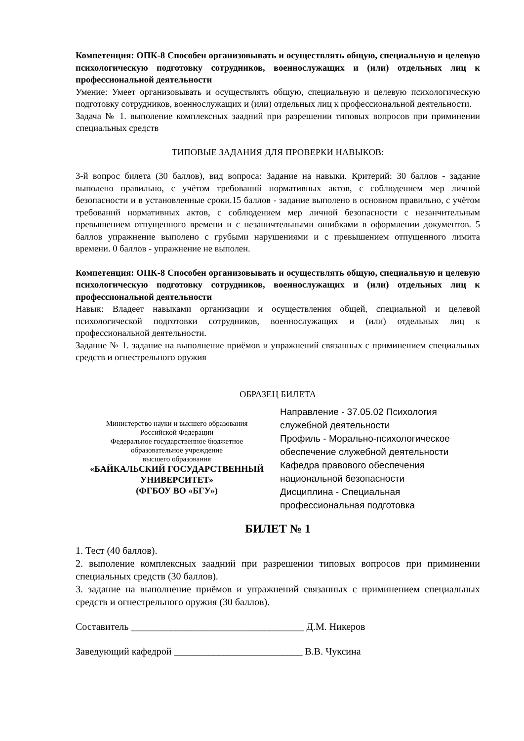Компетенция: ОПК-8 Способен организовывать и осуществлять общую, специальную и целевую психологическую подготовку сотрудников, военнослужащих и (или) отдельных лиц к профессиональной деятельности
Умение: Умеет организовывать и осуществлять общую, специальную и целевую психологическую подготовку сотрудников, военнослужащих и (или) отдельных лиц к профессиональной деятельности.
Задача № 1. выполение комплексных заадний при разрешении типовых вопросов при приминении специальных средств
ТИПОВЫЕ ЗАДАНИЯ ДЛЯ ПРОВЕРКИ НАВЫКОВ:
3-й вопрос билета (30 баллов), вид вопроса: Задание на навыки. Критерий: 30 баллов - задание выполено правильно, с учётом требований нормативных актов, с соблюдением мер личной безопасности и в установленные сроки.15 баллов - задание выполено в основном правильно, с учётом требований нормативных актов, с соблюдением мер личной безопасности с незанчительным превышением отпущенного времени и с незаничтельными ошибками в оформлении документов. 5 баллов упражнение выполено с грубыми нарушениями и с превышением отпущенного лимита времени. 0 баллов - упражнение не выполен.
Компетенция: ОПК-8 Способен организовывать и осуществлять общую, специальную и целевую психологическую подготовку сотрудников, военнослужащих и (или) отдельных лиц к профессиональной деятельности
Навык: Владеет навыками организации и осуществления общей, специальной и целевой психологической подготовки сотрудников, военнослужащих и (или) отдельных лиц к профессиональной деятельности.
Задание № 1. задание на выполнение приёмов и упражнений связанных с приминением специальных средств и огнестрельного оружия
ОБРАЗЕЦ БИЛЕТА
Министерство науки и высшего образования
Российской Федерации
Федеральное государственное бюджетное
образовательное учреждение
высшего образования
«БАЙКАЛЬСКИЙ ГОСУДАРСТВЕННЫЙ
УНИВЕРСИТЕТ»
(ФГБОУ ВО «БГУ»)
Направление - 37.05.02 Психология служебной деятельности
Профиль - Морально-психологическое обеспечение служебной деятельности
Кафедра правового обеспечения национальной безопасности
Дисциплина - Специальная профессиональная подготовка
БИЛЕТ № 1
1. Тест (40 баллов).
2. выполение комплексных заадний при разрешении типовых вопросов при приминении специальных средств (30 баллов).
3. задание на выполнение приёмов и упражнений связанных с приминением специальных средств и огнестрельного оружия (30 баллов).
Составитель ___________________________________ Д.М. Никеров
Заведующий кафедрой __________________________ В.В. Чуксина